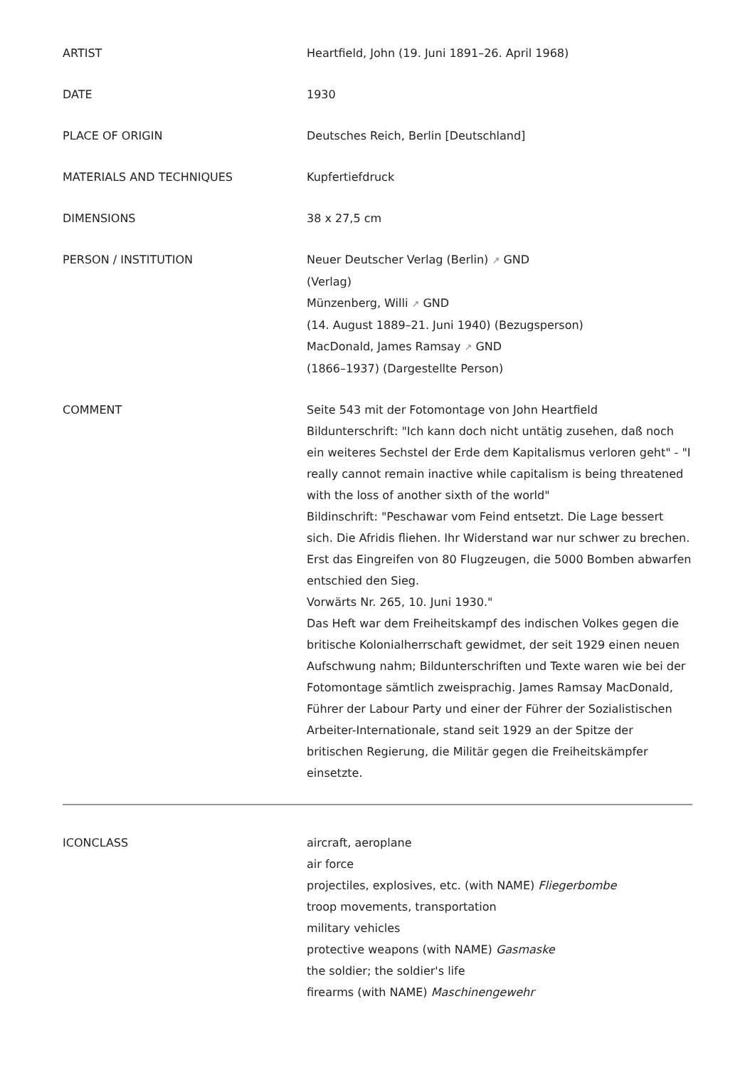ARTIST Heartfield, John (19. Juni 1891–26. April 1968)
DATE 1930
PLACE OF ORIGIN Deutsches Reich, Berlin [Deutschland]
MATERIALS AND TECHNIQUES Kupfertiefdruck
DIMENSIONS 38 x 27,5 cm
PERSON / INSTITUTION Neuer Deutscher Verlag (Berlin) ↗ GND
(Verlag)
Münzenberg, Willi ↗ GND
(14. August 1889–21. Juni 1940) (Bezugsperson)
MacDonald, James Ramsay ↗ GND
(1866–1937) (Dargestellte Person)
COMMENT Seite 543 mit der Fotomontage von John Heartfield
Bildunterschrift: "Ich kann doch nicht untätig zusehen, daß noch ein weiteres Sechstel der Erde dem Kapitalismus verloren geht" - "I really cannot remain inactive while capitalism is being threatened with the loss of another sixth of the world"
Bildinschrift: "Peschawar vom Feind entsetzt. Die Lage bessert sich. Die Afridis fliehen. Ihr Widerstand war nur schwer zu brechen. Erst das Eingreifen von 80 Flugzeugen, die 5000 Bomben abwarfen entschied den Sieg.
Vorwärts Nr. 265, 10. Juni 1930."
Das Heft war dem Freiheitskampf des indischen Volkes gegen die britische Kolonialherrschaft gewidmet, der seit 1929 einen neuen Aufschwung nahm; Bildunterschriften und Texte waren wie bei der Fotomontage sämtlich zweisprachig. James Ramsay MacDonald, Führer der Labour Party und einer der Führer der Sozialistischen Arbeiter-Internationale, stand seit 1929 an der Spitze der britischen Regierung, die Militär gegen die Freiheitskämpfer einsetzte.
ICONCLASS aircraft, aeroplane
air force
projectiles, explosives, etc. (with NAME) Fliegerbombe
troop movements, transportation
military vehicles
protective weapons (with NAME) Gasmaske
the soldier; the soldier's life
firearms (with NAME) Maschinengewehr